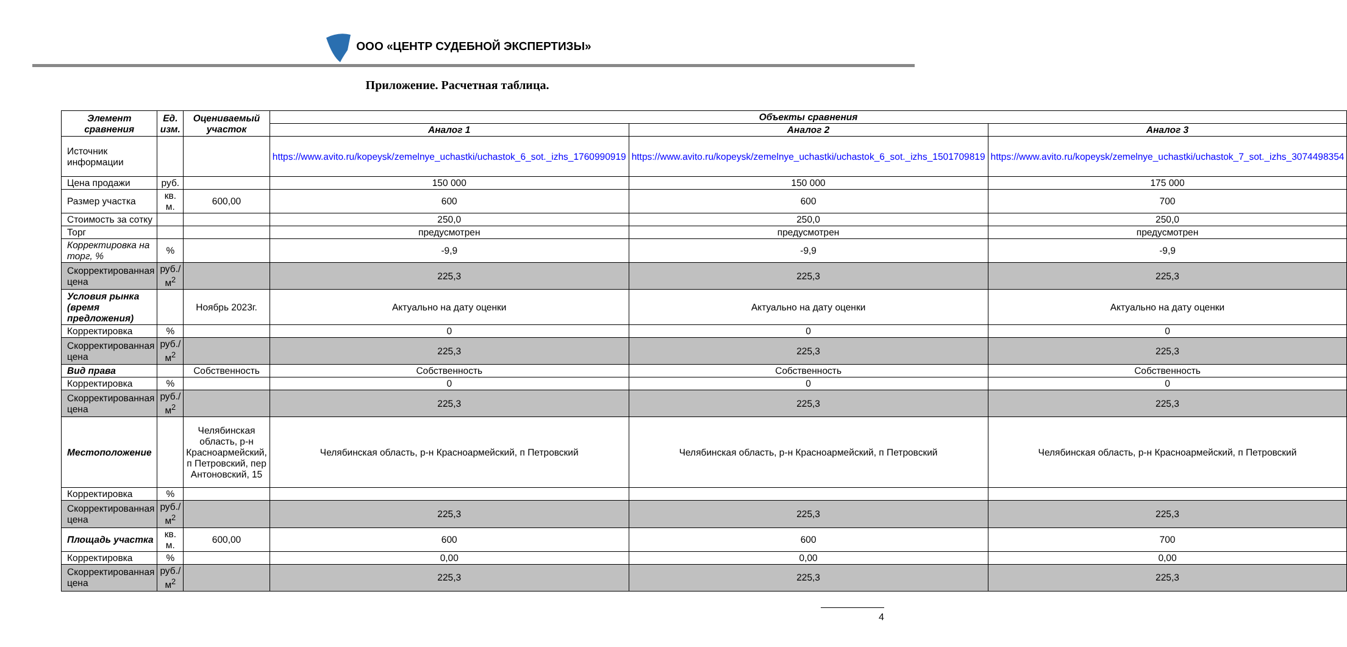ООО «ЦЕНТР СУДЕБНОЙ ЭКСПЕРТИЗЫ»
Приложение. Расчетная таблица.
| Элемент сравнения | Ед. изм. | Оцениваемый участок | Объекты сравнения | | |
| --- | --- | --- | --- | --- | --- |
| | | | Аналог 1 | Аналог 2 | Аналог 3 |
| Источник информации | | | https://www.avito.ru/kopeysk/zemelnye_uchastki/uchastok_6_sot._izhs_1760990919 | https://www.avito.ru/kopeysk/zemelnye_uchastki/uchastok_6_sot._izhs_1501709819 | https://www.avito.ru/kopeysk/zemelnye_uchastki/uchastok_7_sot._izhs_3074498354 |
| Цена продажи | руб. | | 150 000 | 150 000 | 175 000 |
| Размер участка | кв. м. | 600,00 | 600 | 600 | 700 |
| Стоимость за сотку | | | 250,0 | 250,0 | 250,0 |
| Торг | | | предусмотрен | предусмотрен | предусмотрен |
| Корректировка на торг, % | % | | -9,9 | -9,9 | -9,9 |
| Скорректированная цена | руб./м<sup>2</sup> | | 225,3 | 225,3 | 225,3 |
| Условия рынка (время предложения) | | Ноябрь 2023г. | Актуально на дату оценки | Актуально на дату оценки | Актуально на дату оценки |
| Корректировка | % | | 0 | 0 | 0 |
| Скорректированная цена | руб./м<sup>2</sup> | | 225,3 | 225,3 | 225,3 |
| Вид права | | Собственность | Собственность | Собственность | Собственность |
| Корректировка | % | | 0 | 0 | 0 |
| Скорректированная цена | руб./м<sup>2</sup> | | 225,3 | 225,3 | 225,3 |
| Местоположение | | Челябинская область, р-н Красноармейский, п Петровский, пер Антоновский, 15 | Челябинская область, р-н Красноармейский, п Петровский | Челябинская область, р-н Красноармейский, п Петровский | Челябинская область, р-н Красноармейский, п Петровский |
| Корректировка | % | | | | |
| Скорректированная цена | руб./м<sup>2</sup> | | 225,3 | 225,3 | 225,3 |
| Площадь участка | кв. м. | 600,00 | 600 | 600 | 700 |
| Корректировка | % | | 0,00 | 0,00 | 0,00 |
| Скорректированная цена | руб./м<sup>2</sup> | | 225,3 | 225,3 | 225,3 |
4